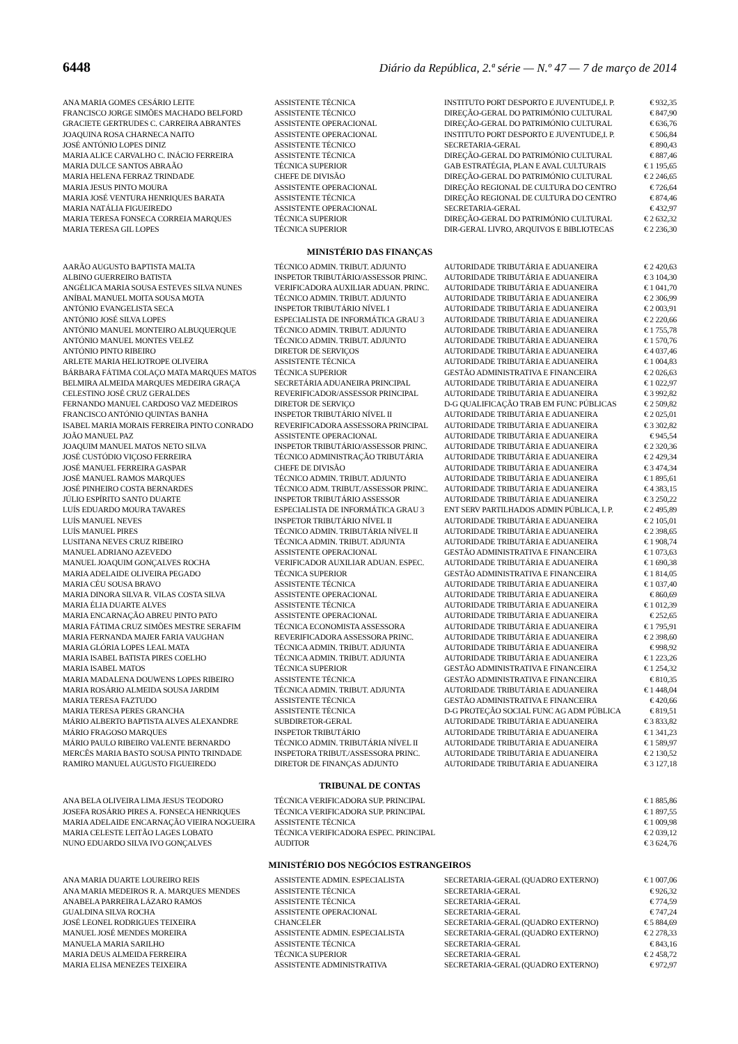6448 Diário da República, 2.ª série — N.º 47 — 7 de março de 2014
| ANA MARIA GOMES CESÁRIO LEITE | ASSISTENTE TÉCNICA | INSTITUTO PORT DESPORTO E JUVENTUDE,I. P. | € 932,35 |
| FRANCISCO JORGE SIMÕES MACHADO BELFORD | ASSISTENTE TÉCNICO | DIREÇÃO-GERAL DO PATRIMÓNIO CULTURAL | € 847,90 |
| GRACIETE GERTRUDES C. CARREIRA ABRANTES | ASSISTENTE OPERACIONAL | DIREÇÃO-GERAL DO PATRIMÓNIO CULTURAL | € 636,76 |
| JOAQUINA ROSA CHARNECA NAITO | ASSISTENTE OPERACIONAL | INSTITUTO PORT DESPORTO E JUVENTUDE,I. P. | € 506,84 |
| JOSÉ ANTÓNIO LOPES DINIZ | ASSISTENTE TÉCNICO | SECRETARIA-GERAL | € 890,43 |
| MARIA ALICE CARVALHO C. INÁCIO FERREIRA | ASSISTENTE TÉCNICA | DIREÇÃO-GERAL DO PATRIMÓNIO CULTURAL | € 887,46 |
| MARIA DULCE SANTOS ABRAÃO | TÉCNICA SUPERIOR | GAB ESTRATÉGIA, PLAN E AVAL CULTURAIS | € 1 195,65 |
| MARIA HELENA FERRAZ TRINDADE | CHEFE DE DIVISÃO | DIREÇÃO-GERAL DO PATRIMÓNIO CULTURAL | € 2 246,65 |
| MARIA JESUS PINTO MOURA | ASSISTENTE OPERACIONAL | DIREÇÃO REGIONAL DE CULTURA DO CENTRO | € 726,64 |
| MARIA JOSÉ VENTURA HENRIQUES BARATA | ASSISTENTE TÉCNICA | DIREÇÃO REGIONAL DE CULTURA DO CENTRO | € 874,46 |
| MARIA NATÁLIA FIGUEIREDO | ASSISTENTE OPERACIONAL | SECRETARIA-GERAL | € 432,97 |
| MARIA TERESA FONSECA CORREIA MARQUES | TÉCNICA SUPERIOR | DIREÇÃO-GERAL DO PATRIMÓNIO CULTURAL | € 2 632,32 |
| MARIA TERESA GIL LOPES | TÉCNICA SUPERIOR | DIR-GERAL LIVRO, ARQUIVOS E BIBLIOTECAS | € 2 236,30 |
MINISTÉRIO DAS FINANÇAS
| AARÃO AUGUSTO BAPTISTA MALTA | TÉCNICO ADMIN. TRIBUT. ADJUNTO | AUTORIDADE TRIBUTÁRIA E ADUANEIRA | € 2 420,63 |
| ALBINO GUERREIRO BATISTA | INSPETOR TRIBUTÁRIO/ASSESSOR PRINC. | AUTORIDADE TRIBUTÁRIA E ADUANEIRA | € 3 104,30 |
| ANGÉLICA MARIA SOUSA ESTEVES SILVA NUNES | VERIFICADORA AUXILIAR ADUAN. PRINC. | AUTORIDADE TRIBUTÁRIA E ADUANEIRA | € 1 041,70 |
| ANÍBAL MANUEL MOITA SOUSA MOTA | TÉCNICO ADMIN. TRIBUT. ADJUNTO | AUTORIDADE TRIBUTÁRIA E ADUANEIRA | € 2 306,99 |
| ANTÓNIO EVANGELISTA SECA | INSPETOR TRIBUTÁRIO NÍVEL I | AUTORIDADE TRIBUTÁRIA E ADUANEIRA | € 2 003,91 |
| ANTÓNIO JOSÉ SILVA LOPES | ESPECIALISTA DE INFORMÁTICA GRAU 3 | AUTORIDADE TRIBUTÁRIA E ADUANEIRA | € 2 220,66 |
| ANTÓNIO MANUEL MONTEIRO ALBUQUERQUE | TÉCNICO ADMIN. TRIBUT. ADJUNTO | AUTORIDADE TRIBUTÁRIA E ADUANEIRA | € 1 755,78 |
| ANTÓNIO MANUEL MONTES VELEZ | TÉCNICO ADMIN. TRIBUT. ADJUNTO | AUTORIDADE TRIBUTÁRIA E ADUANEIRA | € 1 570,76 |
| ANTÓNIO PINTO RIBEIRO | DIRETOR DE SERVIÇOS | AUTORIDADE TRIBUTÁRIA E ADUANEIRA | € 4 037,46 |
| ARLETE MARIA HELIOTROPE OLIVEIRA | ASSISTENTE TÉCNICA | AUTORIDADE TRIBUTÁRIA E ADUANEIRA | € 1 004,83 |
| BÁRBARA FÁTIMA COLAÇO MATA MARQUES MATOS | TÉCNICA SUPERIOR | GESTÃO ADMINISTRATIVA E FINANCEIRA | € 2 026,63 |
| BELMIRA ALMEIDA MARQUES MEDEIRA GRAÇA | SECRETÁRIA ADUANEIRA PRINCIPAL | AUTORIDADE TRIBUTÁRIA E ADUANEIRA | € 1 022,97 |
| CELESTINO JOSÉ CRUZ GERALDES | REVERIFICADOR/ASSESSOR PRINCIPAL | AUTORIDADE TRIBUTÁRIA E ADUANEIRA | € 3 992,82 |
| FERNANDO MANUEL CARDOSO VAZ MEDEIROS | DIRETOR DE SERVIÇO | D-G QUALIFICAÇÃO TRAB EM FUNC PÚBLICAS | € 2 509,82 |
| FRANCISCO ANTÓNIO QUINTAS BANHA | INSPETOR TRIBUTÁRIO NÍVEL II | AUTORIDADE TRIBUTÁRIA E ADUANEIRA | € 2 025,01 |
| ISABEL MARIA MORAIS FERREIRA PINTO CONRADO | REVERIFICADORA ASSESSORA PRINCIPAL | AUTORIDADE TRIBUTÁRIA E ADUANEIRA | € 3 302,82 |
| JOÃO MANUEL PAZ | ASSISTENTE OPERACIONAL | AUTORIDADE TRIBUTÁRIA E ADUANEIRA | € 945,54 |
| JOAQUIM MANUEL MATOS NETO SILVA | INSPETOR TRIBUTÁRIO/ASSESSOR PRINC. | AUTORIDADE TRIBUTÁRIA E ADUANEIRA | € 2 320,36 |
| JOSÉ CUSTÓDIO VIÇOSO FERREIRA | TÉCNICO ADMINISTRAÇÃO TRIBUTÁRIA | AUTORIDADE TRIBUTÁRIA E ADUANEIRA | € 2 429,34 |
| JOSÉ MANUEL FERREIRA GASPAR | CHEFE DE DIVISÃO | AUTORIDADE TRIBUTÁRIA E ADUANEIRA | € 3 474,34 |
| JOSÉ MANUEL RAMOS MARQUES | TÉCNICO ADMIN. TRIBUT. ADJUNTO | AUTORIDADE TRIBUTÁRIA E ADUANEIRA | € 1 895,61 |
| JOSÉ PINHEIRO COSTA BERNARDES | TÉCNICO ADM. TRIBUT./ASSESSOR PRINC. | AUTORIDADE TRIBUTÁRIA E ADUANEIRA | € 4 383,15 |
| JÚLIO ESPÍRITO SANTO DUARTE | INSPETOR TRIBUTÁRIO ASSESSOR | AUTORIDADE TRIBUTÁRIA E ADUANEIRA | € 3 250,22 |
| LUÍS EDUARDO MOURA TAVARES | ESPECIALISTA DE INFORMÁTICA GRAU 3 | ENT SERV PARTILHADOS ADMIN PÚBLICA, I. P. | € 2 495,89 |
| LUÍS MANUEL NEVES | INSPETOR TRIBUTÁRIO NÍVEL II | AUTORIDADE TRIBUTÁRIA E ADUANEIRA | € 2 105,01 |
| LUÍS MANUEL PIRES | TÉCNICO ADMIN. TRIBUTÁRIA NÍVEL II | AUTORIDADE TRIBUTÁRIA E ADUANEIRA | € 2 398,65 |
| LUSITANA NEVES CRUZ RIBEIRO | TÉCNICA ADMIN. TRIBUT. ADJUNTA | AUTORIDADE TRIBUTÁRIA E ADUANEIRA | € 1 908,74 |
| MANUEL ADRIANO AZEVEDO | ASSISTENTE OPERACIONAL | GESTÃO ADMINISTRATIVA E FINANCEIRA | € 1 073,63 |
| MANUEL JOAQUIM GONÇALVES ROCHA | VERIFICADOR AUXILIAR ADUAN. ESPEC. | AUTORIDADE TRIBUTÁRIA E ADUANEIRA | € 1 690,38 |
| MARIA ADELAIDE OLIVEIRA PEGADO | TÉCNICA SUPERIOR | GESTÃO ADMINISTRATIVA E FINANCEIRA | € 1 814,05 |
| MARIA CÉU SOUSA BRAVO | ASSISTENTE TÉCNICA | AUTORIDADE TRIBUTÁRIA E ADUANEIRA | € 1 037,40 |
| MARIA DINORA SILVA R. VILAS COSTA SILVA | ASSISTENTE OPERACIONAL | AUTORIDADE TRIBUTÁRIA E ADUANEIRA | € 860,69 |
| MARIA ÉLIA DUARTE ALVES | ASSISTENTE TÉCNICA | AUTORIDADE TRIBUTÁRIA E ADUANEIRA | € 1 012,39 |
| MARIA ENCARNAÇÃO ABREU PINTO PATO | ASSISTENTE OPERACIONAL | AUTORIDADE TRIBUTÁRIA E ADUANEIRA | € 252,65 |
| MARIA FÁTIMA CRUZ SIMÕES MESTRE SERAFIM | TÉCNICA ECONOMISTA ASSESSORA | AUTORIDADE TRIBUTÁRIA E ADUANEIRA | € 1 795,91 |
| MARIA FERNANDA MAJER FARIA VAUGHAN | REVERIFICADORA ASSESSORA PRINC. | AUTORIDADE TRIBUTÁRIA E ADUANEIRA | € 2 398,60 |
| MARIA GLÓRIA LOPES LEAL MATA | TÉCNICA ADMIN. TRIBUT. ADJUNTA | AUTORIDADE TRIBUTÁRIA E ADUANEIRA | € 998,92 |
| MARIA ISABEL BATISTA PIRES COELHO | TÉCNICA ADMIN. TRIBUT. ADJUNTA | AUTORIDADE TRIBUTÁRIA E ADUANEIRA | € 1 223,26 |
| MARIA ISABEL MATOS | TÉCNICA SUPERIOR | GESTÃO ADMINISTRATIVA E FINANCEIRA | € 1 254,32 |
| MARIA MADALENA DOUWENS LOPES RIBEIRO | ASSISTENTE TÉCNICA | GESTÃO ADMINISTRATIVA E FINANCEIRA | € 810,35 |
| MARIA ROSÁRIO ALMEIDA SOUSA JARDIM | TÉCNICA ADMIN. TRIBUT. ADJUNTA | AUTORIDADE TRIBUTÁRIA E ADUANEIRA | € 1 448,04 |
| MARIA TERESA FAZTUDO | ASSISTENTE TÉCNICA | GESTÃO ADMINISTRATIVA E FINANCEIRA | € 420,66 |
| MARIA TERESA PERES GRANCHA | ASSISTENTE TÉCNICA | D-G PROTEÇÃO SOCIAL FUNC AG ADM PÚBLICA | € 819,51 |
| MÁRIO ALBERTO BAPTISTA ALVES ALEXANDRE | SUBDIRETOR-GERAL | AUTORIDADE TRIBUTÁRIA E ADUANEIRA | € 3 833,82 |
| MÁRIO FRAGOSO MARQUES | INSPETOR TRIBUTÁRIO | AUTORIDADE TRIBUTÁRIA E ADUANEIRA | € 1 341,23 |
| MÁRIO PAULO RIBEIRO VALENTE BERNARDO | TÉCNICO ADMIN. TRIBUTÁRIA NÍVEL II | AUTORIDADE TRIBUTÁRIA E ADUANEIRA | € 1 589,97 |
| MERCÊS MARIA BASTO SOUSA PINTO TRINDADE | INSPETORA TRIBUT./ASSESSORA PRINC. | AUTORIDADE TRIBUTÁRIA E ADUANEIRA | € 2 130,52 |
| RAMIRO MANUEL AUGUSTO FIGUEIREDO | DIRETOR DE FINANÇAS ADJUNTO | AUTORIDADE TRIBUTÁRIA E ADUANEIRA | € 3 127,18 |
TRIBUNAL DE CONTAS
| ANA BELA OLIVEIRA LIMA JESUS TEODORO | TÉCNICA VERIFICADORA SUP. PRINCIPAL | | € 1 885,86 |
| JOSEFA ROSÁRIO PIRES A. FONSECA HENRIQUES | TÉCNICA VERIFICADORA SUP. PRINCIPAL | | € 1 897,55 |
| MARIA ADELAIDE ENCARNAÇÃO VIEIRA NOGUEIRA | ASSISTENTE TÉCNICA | | € 1 009,98 |
| MARIA CELESTE LEITÃO LAGES LOBATO | TÉCNICA VERIFICADORA ESPEC. PRINCIPAL | | € 2 039,12 |
| NUNO EDUARDO SILVA IVO GONÇALVES | AUDITOR | | € 3 624,76 |
MINISTÉRIO DOS NEGÓCIOS ESTRANGEIROS
| ANA MARIA DUARTE LOUREIRO REIS | ASSISTENTE ADMIN. ESPECIALISTA | SECRETARIA-GERAL (QUADRO EXTERNO) | € 1 007,06 |
| ANA MARIA MEDEIROS R. A. MARQUES MENDES | ASSISTENTE TÉCNICA | SECRETARIA-GERAL | € 926,32 |
| ANABELA PARREIRA LÁZARO RAMOS | ASSISTENTE TÉCNICA | SECRETARIA-GERAL | € 774,59 |
| GUALDINA SILVA ROCHA | ASSISTENTE OPERACIONAL | SECRETARIA-GERAL | € 747,24 |
| JOSÉ LEONEL RODRIGUES TEIXEIRA | CHANCELER | SECRETARIA-GERAL (QUADRO EXTERNO) | € 5 884,69 |
| MANUEL JOSÉ MENDES MOREIRA | ASSISTENTE ADMIN. ESPECIALISTA | SECRETARIA-GERAL (QUADRO EXTERNO) | € 2 278,33 |
| MANUELA MARIA SARILHO | ASSISTENTE TÉCNICA | SECRETARIA-GERAL | € 843,16 |
| MARIA DEUS ALMEIDA FERREIRA | TÉCNICA SUPERIOR | SECRETARIA-GERAL | € 2 458,72 |
| MARIA ELISA MENEZES TEIXEIRA | ASSISTENTE ADMINISTRATIVA | SECRETARIA-GERAL (QUADRO EXTERNO) | € 972,97 |